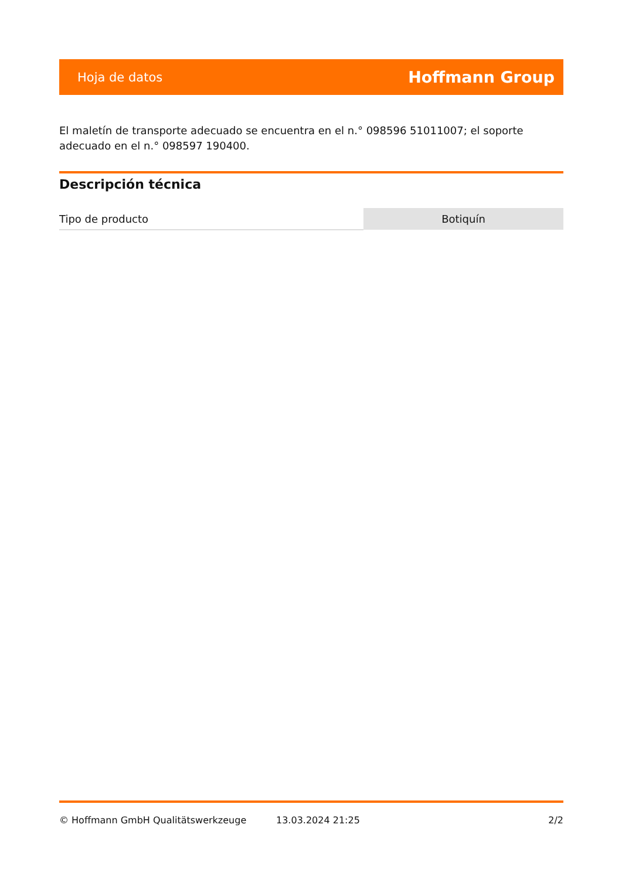Hoja de datos Hoffmann Group
El maletín de transporte adecuado se encuentra en el n.° 098596 51011007; el soporte adecuado en el n.° 098597 190400.
Descripción técnica
| Tipo de producto | Botiquín |
© Hoffmann GmbH Qualitätswerkzeuge 13.03.2024 21:25 2/2